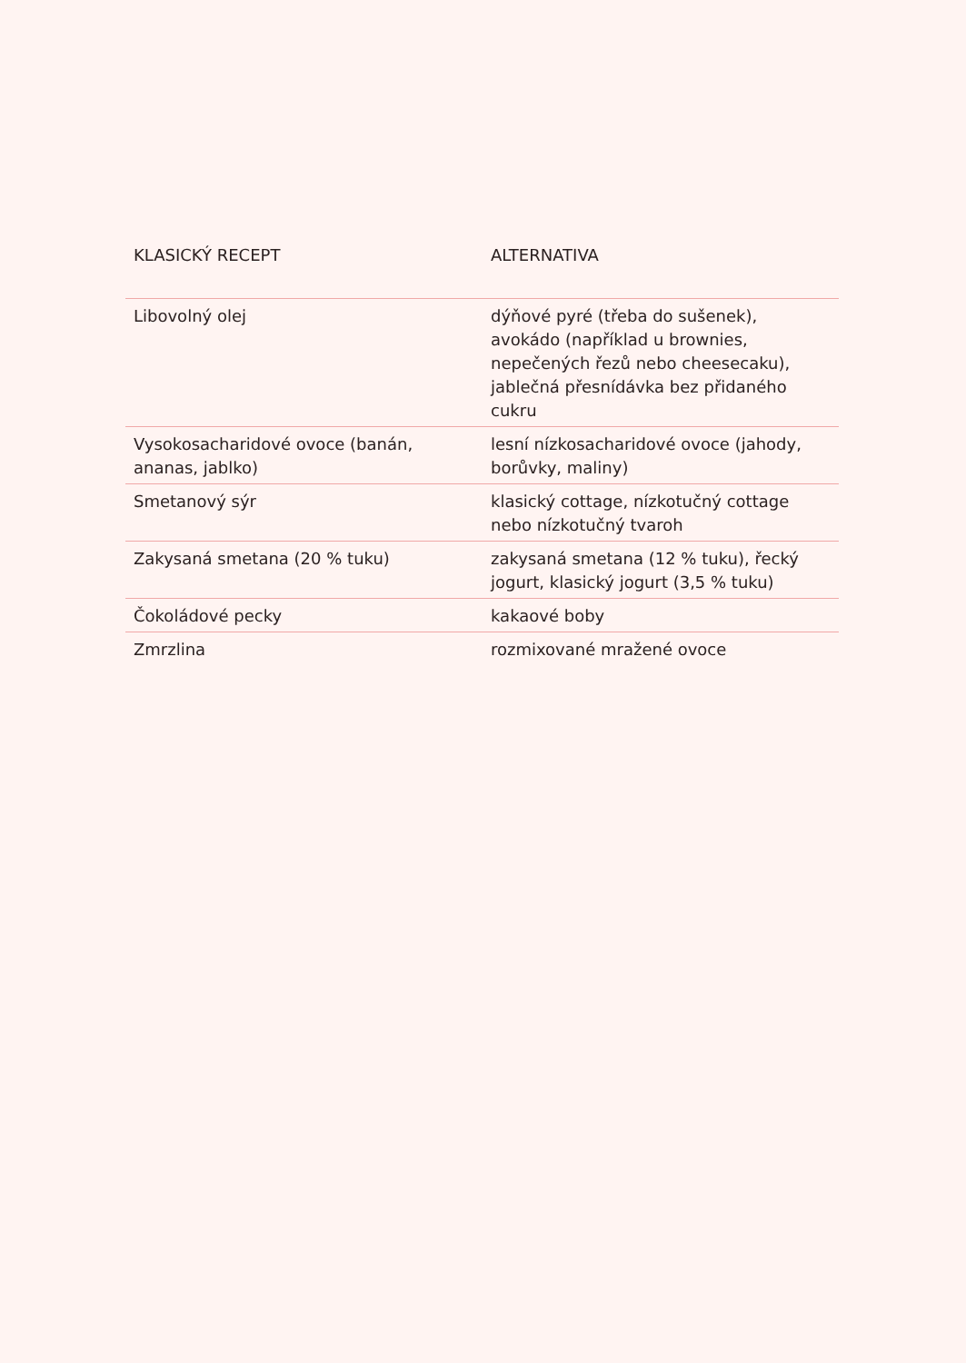| KLASICKÝ RECEPT | ALTERNATIVA |
| --- | --- |
| Libovolný olej | dýňové pyré (třeba do sušenek), avokádo (například u brownies, nepečených řezů nebo cheesecaku), jablečná přesnídávka bez přidaného cukru |
| Vysokosacharidové ovoce (banán, ananas, jablko) | lesní nízkosacharidové ovoce (jahody, borůvky, maliny) |
| Smetanový sýr | klasický cottage, nízkotučný cottage nebo nízkotučný tvaroh |
| Zakysaná smetana (20 % tuku) | zakysaná smetana (12 % tuku), řecký jogurt, klasický jogurt (3,5 % tuku) |
| Čokoládové pecky | kakaové boby |
| Zmrzlina | rozmixované mražené ovoce |